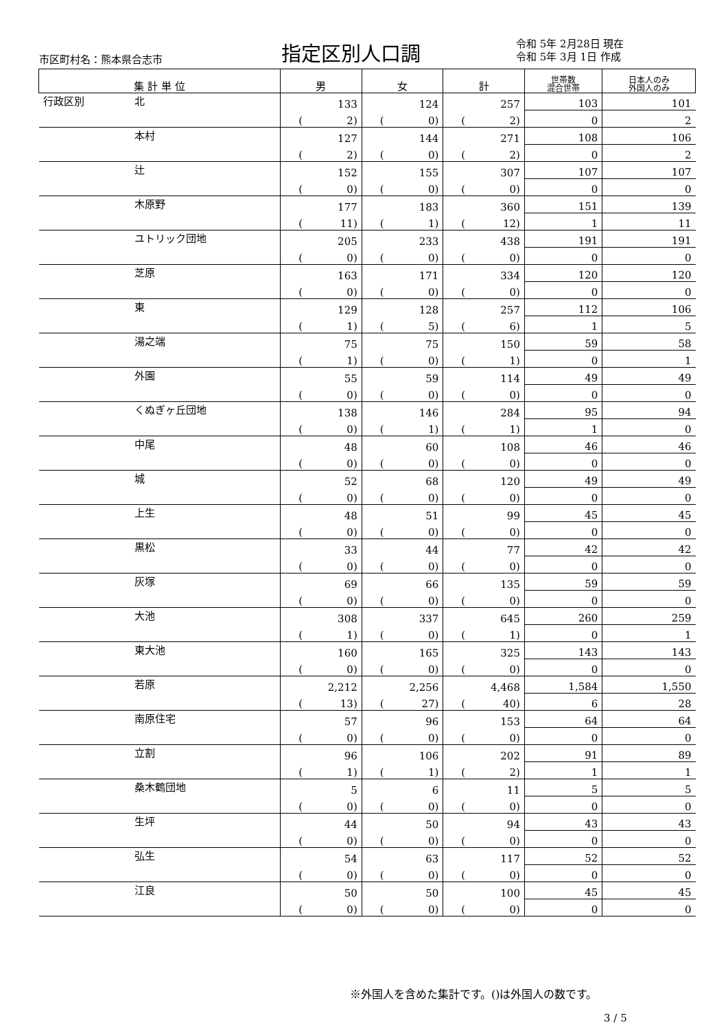市区町村名：熊本県合志市 指定区別人口調 令和 5年 2月28日 現在
令和 5年 3月 1日 作成
| 集 計 単 位 | | 男 | 女 | 計 | 世帯数 混合世帯 | 日本人のみ 外国人のみ |
| --- | --- | --- | --- | --- | --- | --- |
| 行政区別 | 北 | 133 | 124 | 257 | 103 | 101 |
| | | ( 2) | ( 0) | ( 2) | 0 | 2 |
| | 本村 | 127 | 144 | 271 | 108 | 106 |
| | | ( 2) | ( 0) | ( 2) | 0 | 2 |
| | 辻 | 152 | 155 | 307 | 107 | 107 |
| | | ( 0) | ( 0) | ( 0) | 0 | 0 |
| | 木原野 | 177 | 183 | 360 | 151 | 139 |
| | | ( 11) | ( 1) | ( 12) | 1 | 11 |
| | ユトリック団地 | 205 | 233 | 438 | 191 | 191 |
| | | ( 0) | ( 0) | ( 0) | 0 | 0 |
| | 芝原 | 163 | 171 | 334 | 120 | 120 |
| | | ( 0) | ( 0) | ( 0) | 0 | 0 |
| | 東 | 129 | 128 | 257 | 112 | 106 |
| | | ( 1) | ( 5) | ( 6) | 1 | 5 |
| | 湯之端 | 75 | 75 | 150 | 59 | 58 |
| | | ( 1) | ( 0) | ( 1) | 0 | 1 |
| | 外園 | 55 | 59 | 114 | 49 | 49 |
| | | ( 0) | ( 0) | ( 0) | 0 | 0 |
| | くぬぎヶ丘団地 | 138 | 146 | 284 | 95 | 94 |
| | | ( 0) | ( 1) | ( 1) | 1 | 0 |
| | 中尾 | 48 | 60 | 108 | 46 | 46 |
| | | ( 0) | ( 0) | ( 0) | 0 | 0 |
| | 城 | 52 | 68 | 120 | 49 | 49 |
| | | ( 0) | ( 0) | ( 0) | 0 | 0 |
| | 上生 | 48 | 51 | 99 | 45 | 45 |
| | | ( 0) | ( 0) | ( 0) | 0 | 0 |
| | 黒松 | 33 | 44 | 77 | 42 | 42 |
| | | ( 0) | ( 0) | ( 0) | 0 | 0 |
| | 灰塚 | 69 | 66 | 135 | 59 | 59 |
| | | ( 0) | ( 0) | ( 0) | 0 | 0 |
| | 大池 | 308 | 337 | 645 | 260 | 259 |
| | | ( 1) | ( 0) | ( 1) | 0 | 1 |
| | 東大池 | 160 | 165 | 325 | 143 | 143 |
| | | ( 0) | ( 0) | ( 0) | 0 | 0 |
| | 若原 | 2,212 | 2,256 | 4,468 | 1,584 | 1,550 |
| | | ( 13) | ( 27) | ( 40) | 6 | 28 |
| | 南原住宅 | 57 | 96 | 153 | 64 | 64 |
| | | ( 0) | ( 0) | ( 0) | 0 | 0 |
| | 立割 | 96 | 106 | 202 | 91 | 89 |
| | | ( 1) | ( 1) | ( 2) | 1 | 1 |
| | 桑木鶴団地 | 5 | 6 | 11 | 5 | 5 |
| | | ( 0) | ( 0) | ( 0) | 0 | 0 |
| | 生坪 | 44 | 50 | 94 | 43 | 43 |
| | | ( 0) | ( 0) | ( 0) | 0 | 0 |
| | 弘生 | 54 | 63 | 117 | 52 | 52 |
| | | ( 0) | ( 0) | ( 0) | 0 | 0 |
| | 江良 | 50 | 50 | 100 | 45 | 45 |
| | | ( 0) | ( 0) | ( 0) | 0 | 0 |
※外国人を含めた集計です。()は外国人の数です。
3 / 5